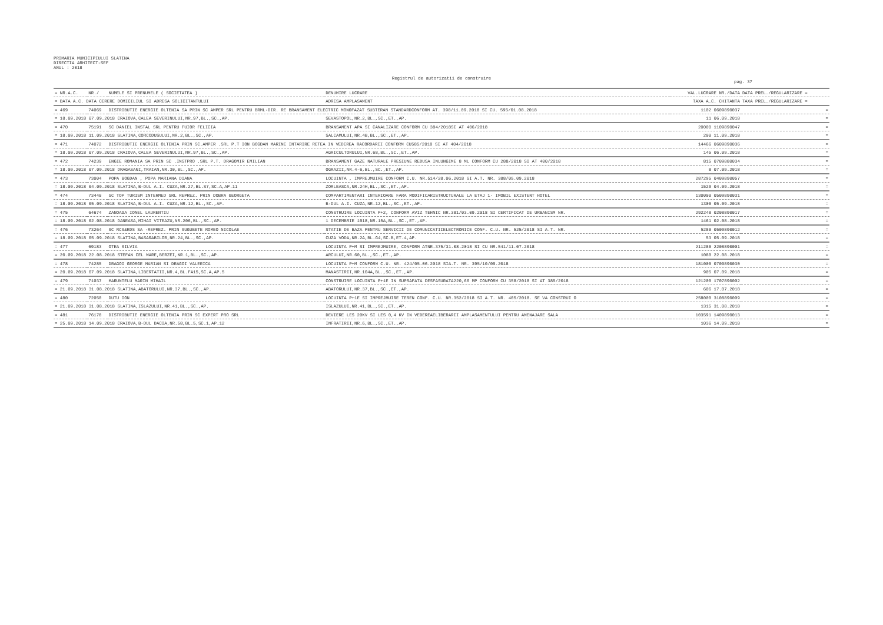PRIMARIA MUNICIPIULUI SLATINA
DIRECTIA ARHITECT-SEF
ANUL : 2018
Registrul de autorizatii de construire
pag. 37
| = NR.A.C. | NR./ | NUMELE SI PRENUMELE ( SOCIETATEA ) | DENUMIRE LUCRARE | VAL.LUCRARE NR./DATA | DATA PREL./REGULARIZARE = |
| --- | --- | --- | --- | --- | --- |
| = DATA A.C. DATA CERERE DOMICILIUL SI ADRESA SOLICITANTULUI | | | ADRESA AMPLASAMENT | TAXA A.C. CHITANTA | TAXA PREL./REGULARIZARE = |
| = 469 | 74069 | DISTRIBUTIE ENERGIE OLTENIA SA PRIN SC AMPER SRL PENTRU BRML-DIR. RE BRANSAMENT ELECTRIC MONOFAZAT SUBTERAN STANDARDCONFORM AT. 398/11.09.2018 SI CU. 595/01.08.2018 | | 1102 0609890037 | = |
| = 18.09.2018 07.09.2018 CRAIOVA,CALEA SEVERINULUI,NR.97,BL.,SC.,AP. | | | SEVASTOPOL,NR.2,BL.,SC.,ET.,AP. | 11 06.09.2018 | = |
| = 470 | 75191 | SC DANIEL INSTAL SRL PENTRU FUIOR FELICIA | BRANSAMENT APA SI CANALIZARE CONFORM CU 384/2018SI AT 406/2018 | 20000 1109890047 | = |
| = 18.09.2018 11.09.2018 SLATINA,CORCODUSULUI,NR.2,BL.,SC.,AP. | | | SALCAMULUI,NR.4B,BL.,SC.,ET.,AP. | 200 11.09.2018 | = |
| = 471 | 74072 | DISTRIBUTIE ENERGIE OLTENIA PRIN SC.AMPER .SRL P.T ION BOGDAN MARINE INTARIRE RETEA IN VEDEREA RACORDARII CONFORM CU585/2018 SI AT 404/2018 | | 14466 0609890036 | = |
| = 18.09.2018 07.09.2018 CRAIOVA,CALEA SEVERINULUI,NR.97,BL.,SC.,AP. | | | AGRICULTORULUI,NR.68,BL.,SC.,ET.,AP. | 145 06.09.2018 | = |
| = 472 | 74239 | ENGIE ROMANIA SA PRIN SC .INSTPRO .SRL P.T. DRAGOMIR EMILIAN | BRANSAMENT GAZE NATURALE PRESIUNE REDUSA INLUNGIME 8 ML CONFORM CU 288/2018 SI AT 400/2018 | 815 0709880034 | = |
| = 18.09.2018 07.09.2018 DRAGASANI,TRAIAN,NR.30,BL.,SC.,AP. | | | OGRAZII,NR.4-6,BL.,SC.,ET.,AP. | 8 07.09.2018 | = |
| = 473 | 73004 | POPA BOGDAN , POPA MARIANA DIANA | LOCUINTA , IMPREJMUIRE CONFORM C.U. NR.514/28.06.2018 SI A.T. NR. 388/05.09.2018 | 287295 0409890057 | = |
| = 18.09.2018 04.09.2018 SLATINA,B-DUL A.I. CUZA,NR.27,BL.S7,SC.A,AP.11 | | | ZORLEASCA,NR.24H,BL.,SC.,ET.,AP. | 1529 04.09.2018 | = |
| = 474 | 73440 | SC TOP TURISM INTERMED SRL REPREZ. PRIN DOBRA GEORGETA | COMPARTIMENTARI INTERIOARE FARA MODIFICARISTRUCTURALE LA ETAJ 1- IMOBIL EXISTENT HOTEL | 130000 0509890031 | = |
| = 18.09.2018 05.09.2018 SLATINA,B-DUL A.I. CUZA,NR.12,BL.,SC.,AP. | | | B-DUL A.I. CUZA,NR.12,BL.,SC.,ET.,AP. | 1300 05.09.2018 | = |
| = 475 | 64674 | ZANOAGA IONEL LAURENTIU | CONSTRUIRE LOCUINTA P+2, CONFORM AVIZ TEHNIC NR.381/03.09.2018 SI CERTIFICAT DE URBANISM NR. | 292248 0208890017 | = |
| = 18.09.2018 02.08.2018 DANEASA,MIHAI VITEAZU,NR.206,BL.,SC.,AP. | | | 1 DECEMBRIE 1918,NR.15A,BL.,SC.,ET.,AP. | 1461 02.08.2018 | = |
| = 476 | 73264 | SC RCS&RDS SA -REPREZ. PRIN SUGUBETE ROMEO NICOLAE | STATIE DE BAZA PENTRU SERVICII DE COMUNICATIIELECTRONICE CONF. C.U. NR. 525/2018 SI A.T. NR. | 5280 0509890012 | = |
| = 18.09.2018 05.09.2018 SLATINA,BASARABILOR,NR.24,BL.,SC.,AP. | | | CUZA VODA,NR.2A,BL.G4,SC.B,ET.4,AP. | 53 05.09.2018 | = |
| = 477 | 69183 | OTEA SILVIA | LOCUINTA P+M SI IMPREJMUIRE, CONFORM ATNR.375/31.08.2018 SI CU NR.541/11.07.2018 | 211280 2208890001 | = |
| = 20.09.2018 22.08.2018 STEFAN CEL MARE,BERZEI,NR.1,BL.,SC.,AP. | | | ARCULUI,NR.60,BL.,SC.,ET.,AP. | 1080 22.08.2018 | = |
| = 478 | 74285 | DRAGOI GEORGE MARIAN SI DRAGOI VALERICA | LOCUINTA P+M CONFORM C.U. NR. 424/05.06.2018 SIA.T. NR. 395/10/09.2018 | 181000 0709890030 | = |
| = 20.09.2018 07.09.2018 SLATINA,LIBERTATII,NR.4,BL.FA15,SC.A,AP.5 | | | MANASTIRII,NR.104A,BL.,SC.,ET.,AP. | 905 07.09.2018 | = |
| = 479 | 71037 | MARUNTELU MARIN MIHAIL | CONSTRUIRE LOCUINTA P+1E IN SUPRAFATA DESFASURATA220,66 MP CONFORM CU 358/2018 SI AT 385/2018 | 121200 1707890002 | = |
| = 21.09.2018 31.08.2018 SLATINA,ABATORULUI,NR.37,BL.,SC.,AP. | | | ABATORULUI,NR.37,BL.,SC.,ET.,AP. | 606 17.07.2018 | = |
| = 480 | 72050 | DUTU ION | LOCUINTA P+1E SI IMPREJMUIRE TEREN CONF. C.U. NR.352/2018 SI A.T. NR. 405/2018. SE VA CONSTRUI O | 258000 3108890009 | = |
| = 21.09.2018 31.08.2018 SLATINA,ISLAZULUI,NR.41,BL.,SC.,AP. | | | ISLAZULUI,NR.41,BL.,SC.,ET.,AP. | 1315 31.08.2018 | = |
| = 481 | 76178 | DISTRIBUTIE ENERGIE OLTENIA PRIN SC EXPERT PRO SRL | DEVIERE LES 20KV SI LES 0,4 KV IN VEDEREAELIBERARII AMPLASAMENTULUI PENTRU AMENAJARE SALA | 103591 1409890013 | = |
| = 25.09.2018 14.09.2018 CRAIOVA,B-DUL DACIA,NR.58,BL.5,SC.1,AP.12 | | | INFRATIRII,NR.6,BL.,SC.,ET.,AP. | 1036 14.09.2018 | = |